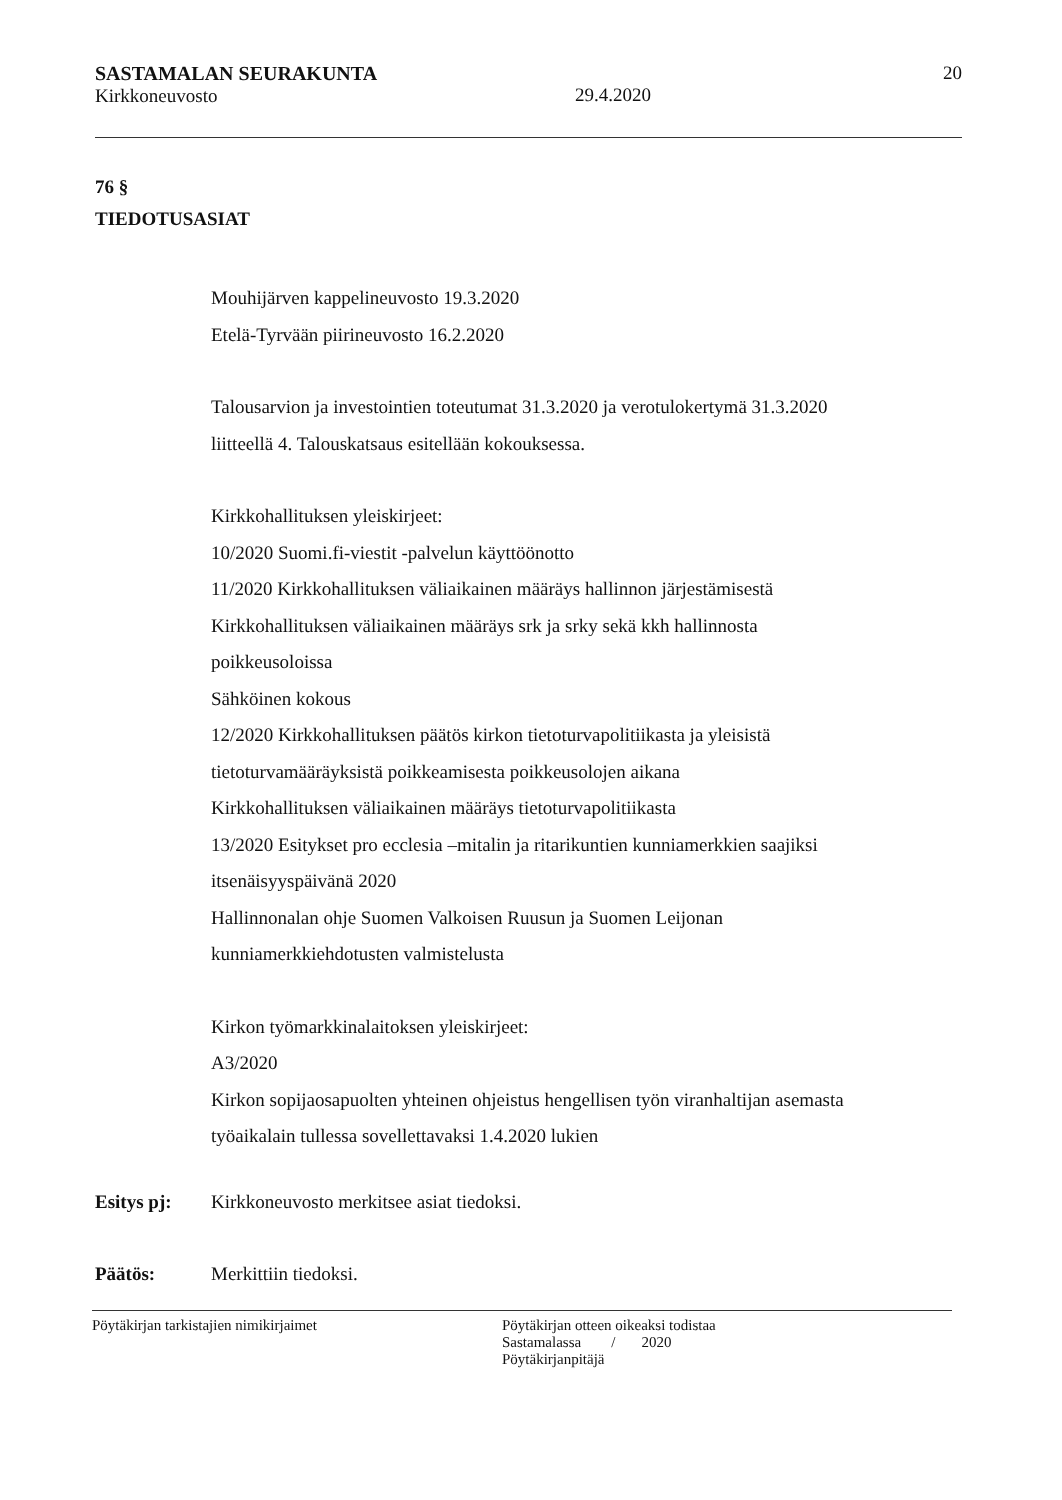SASTAMALAN SEURAKUNTA
Kirkkoneuvosto
29.4.2020 20
76 §
TIEDOTUSASIAT
Mouhijärven kappelineuvosto 19.3.2020
Etelä-Tyrvään piirineuvosto 16.2.2020
Talousarvion ja investointien toteutumat 31.3.2020 ja verotulokertymä 31.3.2020
liitteellä 4. Talouskatsaus esitellään kokouksessa.
Kirkkohallituksen yleiskirjeet:
10/2020 Suomi.fi-viestit -palvelun käyttöönotto
11/2020 Kirkkohallituksen väliaikainen määräys hallinnon järjestämisestä
Kirkkohallituksen väliaikainen määräys srk ja srky sekä kkh hallinnosta
poikkeusoloissa
Sähköinen kokous
12/2020 Kirkkohallituksen päätös kirkon tietoturvapolitiikasta ja yleisistä
tietoturvamääräyksistä poikkeamisesta poikkeusolojen aikana
Kirkkohallituksen väliaikainen määräys tietoturvapolitiikasta
13/2020 Esitykset pro ecclesia –mitalin ja ritarikuntien kunniamerkkien saajiksi
itsenäisyyspäivänä 2020
Hallinnonalan ohje Suomen Valkoisen Ruusun ja Suomen Leijonan
kunniamerkkiehdotusten valmistelusta
Kirkon työmarkkinalaitoksen yleiskirjeet:
A3/2020
Kirkon sopijaosapuolten yhteinen ohjeistus hengellisen työn viranhaltijan asemasta
työaikalain tullessa sovellettavaksi 1.4.2020 lukien
Esitys pj: Kirkkoneuvosto merkitsee asiat tiedoksi.
Päätös: Merkittiin tiedoksi.
Pöytäkirjan tarkistajien nimikirjaimet Pöytäkirjan otteen oikeaksi todistaa
Sastamalassa / 2020
Pöytäkirjanpitäjä